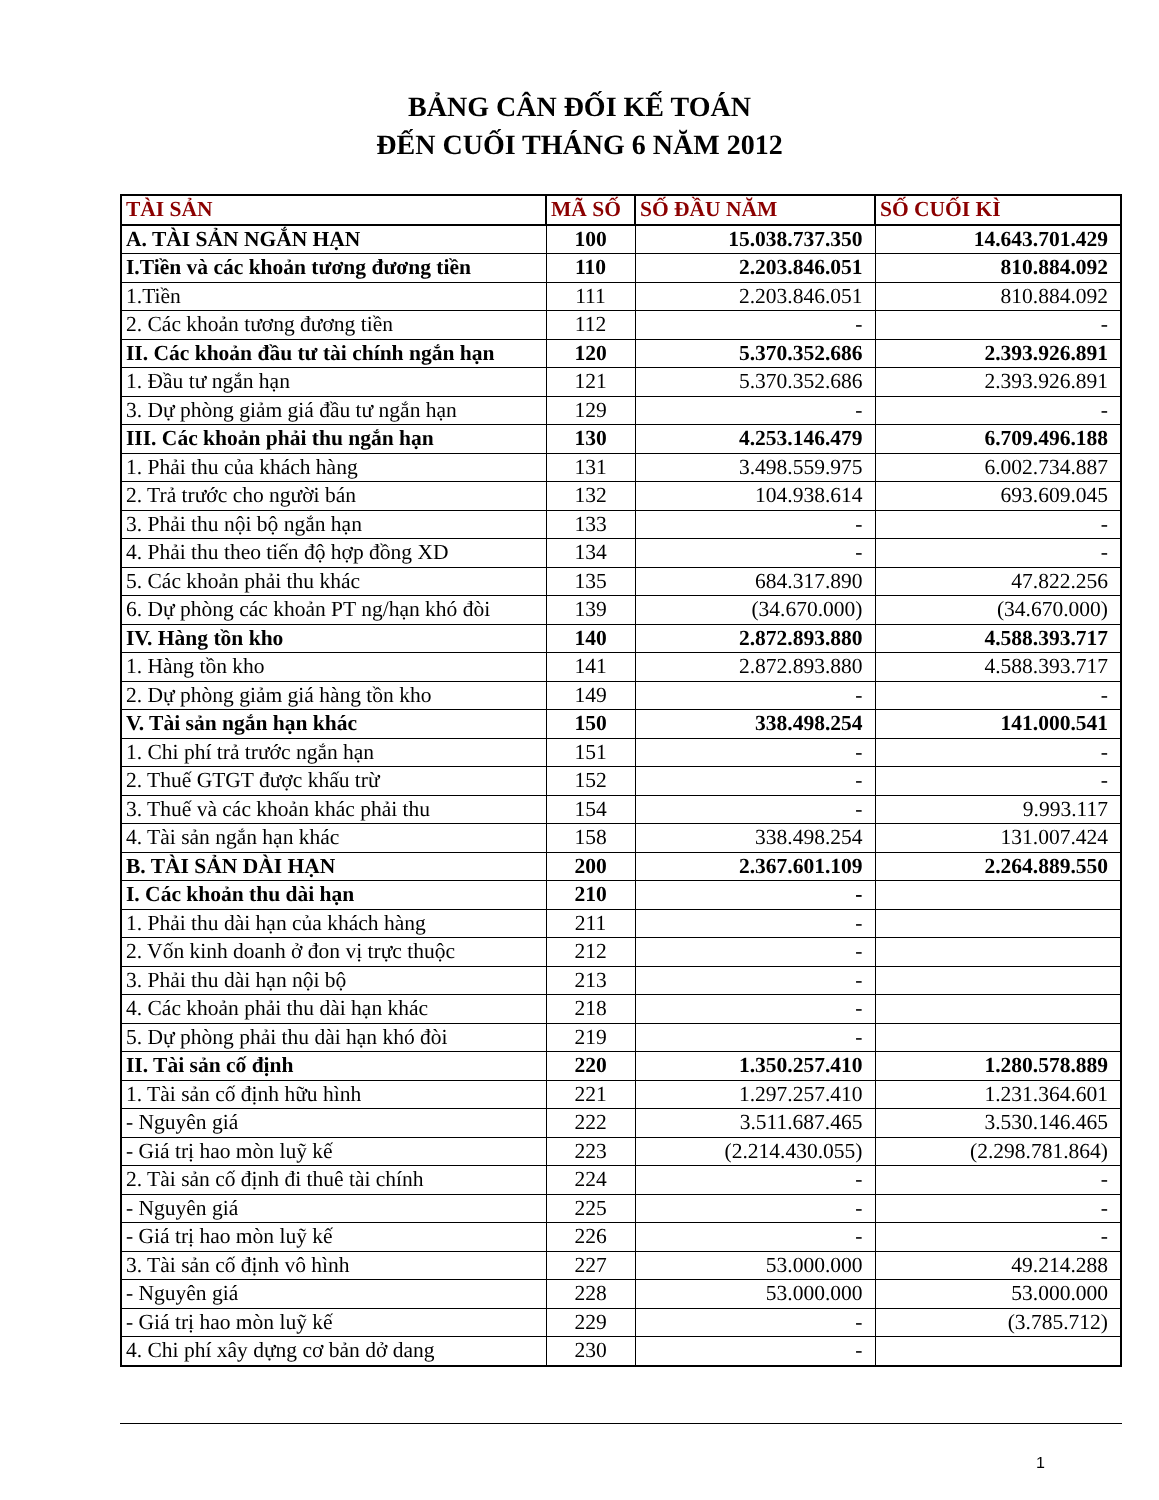BẢNG CÂN ĐỐI KẾ TOÁN
ĐẾN CUỐI THÁNG 6 NĂM 2012
| TÀI SẢN | MÃ SỐ | SỐ ĐẦU NĂM | SỐ CUỐI KÌ |
| --- | --- | --- | --- |
| A. TÀI SẢN NGẮN HẠN | 100 | 15.038.737.350 | 14.643.701.429 |
| I.Tiền và các khoản tương đương tiền | 110 | 2.203.846.051 | 810.884.092 |
| 1.Tiền | 111 | 2.203.846.051 | 810.884.092 |
| 2. Các khoản tương đương tiền | 112 | - | - |
| II. Các khoản đầu tư tài chính ngắn hạn | 120 | 5.370.352.686 | 2.393.926.891 |
| 1. Đầu tư ngắn hạn | 121 | 5.370.352.686 | 2.393.926.891 |
| 3. Dự phòng giảm giá đầu tư ngắn hạn | 129 | - | - |
| III. Các khoản phải thu ngắn hạn | 130 | 4.253.146.479 | 6.709.496.188 |
| 1. Phải thu của khách hàng | 131 | 3.498.559.975 | 6.002.734.887 |
| 2. Trả trước cho người bán | 132 | 104.938.614 | 693.609.045 |
| 3. Phải thu nội bộ ngắn hạn | 133 | - | - |
| 4. Phải thu theo tiến độ hợp đồng XD | 134 | - | - |
| 5. Các khoản phải thu khác | 135 | 684.317.890 | 47.822.256 |
| 6. Dự phòng các khoản PT ng/hạn khó đòi | 139 | (34.670.000) | (34.670.000) |
| IV. Hàng tồn kho | 140 | 2.872.893.880 | 4.588.393.717 |
| 1. Hàng tồn kho | 141 | 2.872.893.880 | 4.588.393.717 |
| 2. Dự phòng giảm giá hàng tồn kho | 149 | - | - |
| V. Tài sản ngắn hạn khác | 150 | 338.498.254 | 141.000.541 |
| 1. Chi phí trả trước ngắn hạn | 151 | - | - |
| 2. Thuế GTGT được khấu trừ | 152 | - | - |
| 3. Thuế và các khoản khác phải thu | 154 | - | 9.993.117 |
| 4. Tài sản ngắn hạn khác | 158 | 338.498.254 | 131.007.424 |
| B. TÀI SẢN DÀI HẠN | 200 | 2.367.601.109 | 2.264.889.550 |
| I. Các khoản thu dài hạn | 210 | - | |
| 1. Phải thu dài hạn của khách hàng | 211 | - | |
| 2. Vốn kinh doanh ở đon vị trực thuộc | 212 | - | |
| 3. Phải thu dài hạn nội bộ | 213 | - | |
| 4. Các khoản phải thu dài hạn khác | 218 | - | |
| 5. Dự phòng phải thu dài hạn khó đòi | 219 | - | |
| II. Tài sản cố định | 220 | 1.350.257.410 | 1.280.578.889 |
| 1. Tài sản cố định hữu hình | 221 | 1.297.257.410 | 1.231.364.601 |
| - Nguyên giá | 222 | 3.511.687.465 | 3.530.146.465 |
| - Giá trị hao mòn luỹ kế | 223 | (2.214.430.055) | (2.298.781.864) |
| 2. Tài sản cố định đi thuê tài chính | 224 | - | - |
| - Nguyên giá | 225 | - | - |
| - Giá trị hao mòn luỹ kế | 226 | - | - |
| 3. Tài sản cố định vô hình | 227 | 53.000.000 | 49.214.288 |
| - Nguyên giá | 228 | 53.000.000 | 53.000.000 |
| - Giá trị hao mòn luỹ kế | 229 | - | (3.785.712) |
| 4. Chi phí xây dựng cơ bản dở dang | 230 | - | |
1